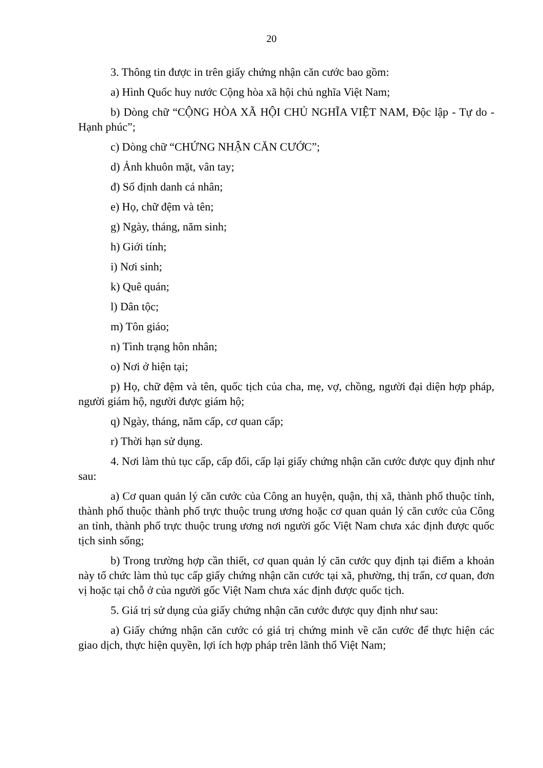20
3. Thông tin được in trên giấy chứng nhận căn cước bao gồm:
a) Hình Quốc huy nước Cộng hòa xã hội chủ nghĩa Việt Nam;
b) Dòng chữ “CỘNG HÒA XÃ HỘI CHỦ NGHĨA VIỆT NAM, Độc lập - Tự do - Hạnh phúc”;
c) Dòng chữ “CHỨNG NHẬN CĂN CƯỚC”;
d) Ảnh khuôn mặt, vân tay;
đ) Số định danh cá nhân;
e) Họ, chữ đệm và tên;
g) Ngày, tháng, năm sinh;
h) Giới tính;
i) Nơi sinh;
k) Quê quán;
l) Dân tộc;
m) Tôn giáo;
n) Tình trạng hôn nhân;
o) Nơi ở hiện tại;
p) Họ, chữ đệm và tên, quốc tịch của cha, mẹ, vợ, chồng, người đại diện hợp pháp, người giám hộ, người được giám hộ;
q) Ngày, tháng, năm cấp, cơ quan cấp;
r) Thời hạn sử dụng.
4. Nơi làm thủ tục cấp, cấp đổi, cấp lại giấy chứng nhận căn cước được quy định như sau:
a) Cơ quan quản lý căn cước của Công an huyện, quận, thị xã, thành phố thuộc tỉnh, thành phố thuộc thành phố trực thuộc trung ương hoặc cơ quan quản lý căn cước của Công an tỉnh, thành phố trực thuộc trung ương nơi người gốc Việt Nam chưa xác định được quốc tịch sinh sống;
b) Trong trường hợp cần thiết, cơ quan quản lý căn cước quy định tại điểm a khoản này tổ chức làm thủ tục cấp giấy chứng nhận căn cước tại xã, phường, thị trấn, cơ quan, đơn vị hoặc tại chỗ ở của người gốc Việt Nam chưa xác định được quốc tịch.
5. Giá trị sử dụng của giấy chứng nhận căn cước được quy định như sau:
a) Giấy chứng nhận căn cước có giá trị chứng minh về căn cước để thực hiện các giao dịch, thực hiện quyền, lợi ích hợp pháp trên lãnh thổ Việt Nam;